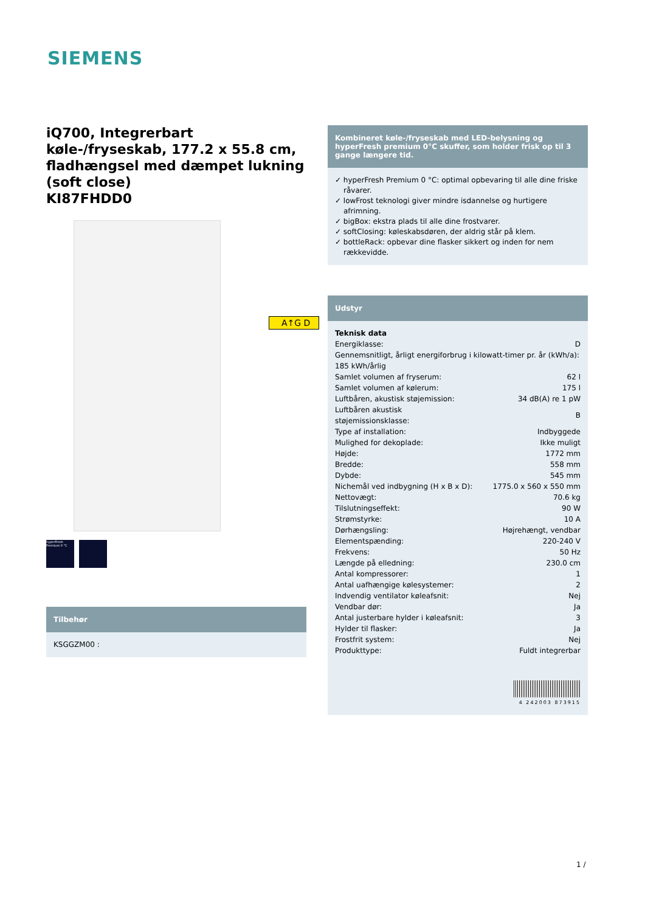SIEMENS
iQ700, Integrerbart køle-/fryseskab, 177.2 x 55.8 cm, fladhængsel med dæmpet lukning (soft close)
KI87FHDD0
hyperFresh Premium 0 °C
Tilbehør
KSGGZM00 :
A↑G D
Kombineret køle-/fryseskab med LED-belysning og hyperFresh premium 0°C skuffer, som holder frisk op til 3 gange længere tid.
✓ hyperFresh Premium 0 °C: optimal opbevaring til alle dine friske råvarer.
✓ lowFrost teknologi giver mindre isdannelse og hurtigere afrimning.
✓ bigBox: ekstra plads til alle dine frostvarer.
✓ softClosing: køleskabsdøren, der aldrig står på klem.
✓ bottleRack: opbevar dine flasker sikkert og inden for nem rækkevidde.
Udstyr
Teknisk data
| Energiklasse: | D |
| Gennemsnitligt, årligt energiforbrug i kilowatt-timer pr. år (kWh/a): 185 kWh/årlig | |
| Samlet volumen af fryserum: | 62 l |
| Samlet volumen af kølerum: | 175 l |
| Luftbåren, akustisk støjemission: | 34 dB(A) re 1 pW |
| Luftbåren akustisk støjemissionsklasse: | B |
| Type af installation: | Indbyggede |
| Mulighed for dekoplade: | Ikke muligt |
| Højde: | 1772 mm |
| Bredde: | 558 mm |
| Dybde: | 545 mm |
| Nichemål ved indbygning (H x B x D): | 1775.0 x 560 x 550 mm |
| Nettovægt: | 70.6 kg |
| Tilslutningseffekt: | 90 W |
| Strømstyrke: | 10 A |
| Dørhængsling: | Højrehængt, vendbar |
| Elementspænding: | 220-240 V |
| Frekvens: | 50 Hz |
| Længde på elledning: | 230.0 cm |
| Antal kompressorer: | 1 |
| Antal uafhængige kølesystemer: | 2 |
| Indvendig ventilator køleafsnit: | Nej |
| Vendbar dør: | Ja |
| Antal justerbare hylder i køleafsnit: | 3 |
| Hylder til flasker: | Ja |
| Frostfrit system: | Nej |
| Produkttype: | Fuldt integrerbar |
4 242003 873915
1 /